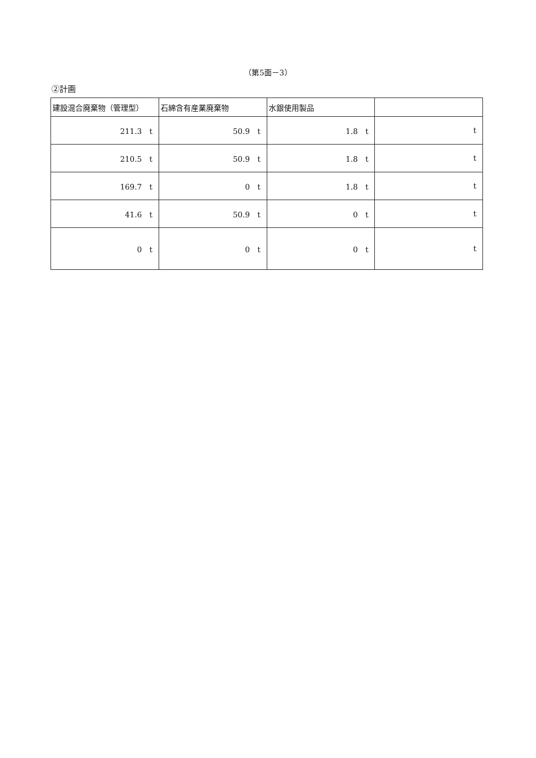（第5面－3）
②計画
| 建設混合廃棄物（管理型） | 石綿含有産業廃棄物 | 水銀使用製品 | |
| --- | --- | --- | --- |
| 211.3 t | 50.9 t | 1.8 t | t |
| 210.5 t | 50.9 t | 1.8 t | t |
| 169.7 t | 0 t | 1.8 t | t |
| 41.6 t | 50.9 t | 0 t | t |
| 0 t | 0 t | 0 t | t |